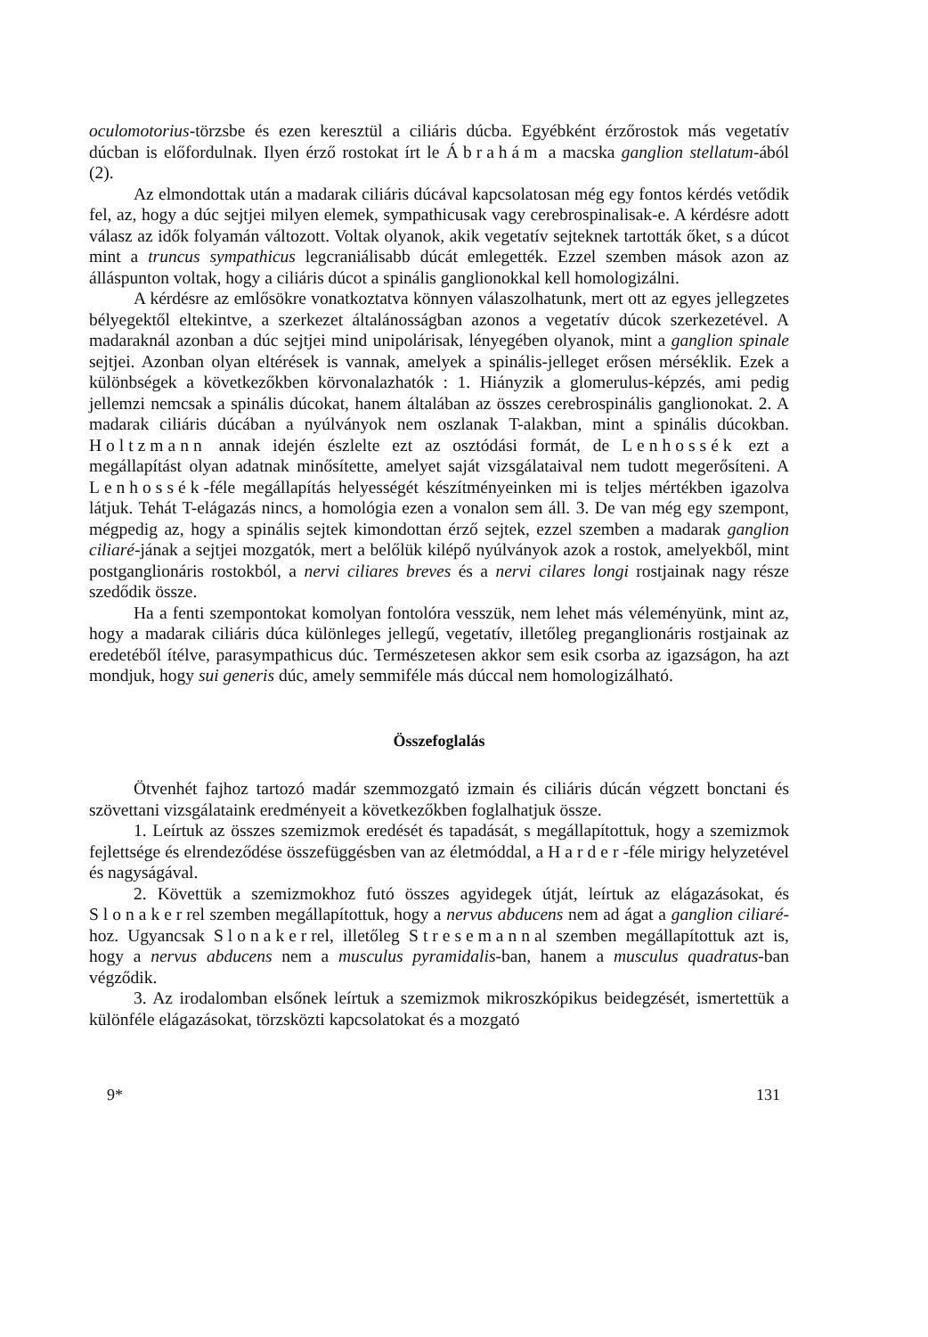oculomotorius-törzsbe és ezen keresztül a ciliáris dúcba. Egyébként érzőrostok más vegetatív dúcban is előfordulnak. Ilyen érző rostokat írt le Ábrahám a macska ganglion stellatum-ából (2).
Az elmondottak után a madarak ciliáris dúcával kapcsolatosan még egy fontos kérdés vetődik fel, az, hogy a dúc sejtjei milyen elemek, sympathicusak vagy cerebrospinalisak-e. A kérdésre adott válasz az idők folyamán változott. Voltak olyanok, akik vegetatív sejteknek tartották őket, s a dúcot mint a truncus sympathicus legcraniálisabb dúcát emlegették. Ezzel szemben mások azon az álláspunton voltak, hogy a ciliáris dúcot a spinális ganglionokkal kell homologizálni.
A kérdésre az emlősökre vonatkoztatva könnyen válaszolhatunk, mert ott az egyes jellegzetes bélyegektől eltekintve, a szerkezet általánosságban azonos a vegetatív dúcok szerkezetével. A madaraknál azonban a dúc sejtjei mind unipolárisak, lényegében olyanok, mint a ganglion spinale sejtjei. Azonban olyan eltérések is vannak, amelyek a spinális-jelleget erősen mérséklik. Ezek a különbségek a következőkben körvonalazhatók : 1. Hiányzik a glomerulus-képzés, ami pedig jellemzi nemcsak a spinális dúcokat, hanem általában az összes cerebrospinális ganglionokat. 2. A madarak ciliáris dúcában a nyúlványok nem oszlanak T-alakban, mint a spinális dúcokban. Holtzmann annak idején észlelte ezt az osztódási formát, de Lenhossék ezt a megállapítást olyan adatnak minősítette, amelyet saját vizsgálataival nem tudott megerősíteni. A Lenhossék-féle megállapítás helyességét készítményeinken mi is teljes mértékben igazolva látjuk. Tehát T-elágazás nincs, a homológia ezen a vonalon sem áll. 3. De van még egy szempont, mégpedig az, hogy a spinális sejtek kimondottan érző sejtek, ezzel szemben a madarak ganglion ciliaré-jának a sejtjei mozgatók, mert a belőlük kilépő nyúlványok azok a rostok, amelyekből, mint postganglionáris rostokból, a nervi ciliares breves és a nervi cilares longi rostjainak nagy része szedődik össze.
Ha a fenti szempontokat komolyan fontolóra vesszük, nem lehet más véleményünk, mint az, hogy a madarak ciliáris dúca különleges jellegű, vegetatív, illetőleg preganglionáris rostjainak az eredetéből ítélve, parasympathicus dúc. Természetesen akkor sem esik csorba az igazságon, ha azt mondjuk, hogy sui generis dúc, amely semmiféle más dúccal nem homologizálható.
Összefoglalás
Ötvenhét fajhoz tartozó madár szemmozgató izmain és ciliáris dúcán végzett bonctani és szövettani vizsgálataink eredményeit a következőkben foglalhatjuk össze.
1. Leírtuk az összes szemizmok eredését és tapadását, s megállapítottuk, hogy a szemizmok fejlettsége és elrendeződése összefüggésben van az életmóddal, a Harder-féle mirigy helyzetével és nagyságával.
2. Követtük a szemizmokhoz futó összes agyidegek útját, leírtuk az elágazásokat, és Slonakerrel szemben megállapítottuk, hogy a nervus abducens nem ad ágat a ganglion ciliaré-hoz. Ugyancsak Slonakerrel, illetőleg Stresemannal szemben megállapítottuk azt is, hogy a nervus abducens nem a musculus pyramidalis-ban, hanem a musculus quadratus-ban végződik.
3. Az irodalomban elsőnek leírtuk a szemizmok mikroszkópikus beidegzését, ismertettük a különféle elágazásokat, törzsközti kapcsolatokat és a mozgató
9* 131